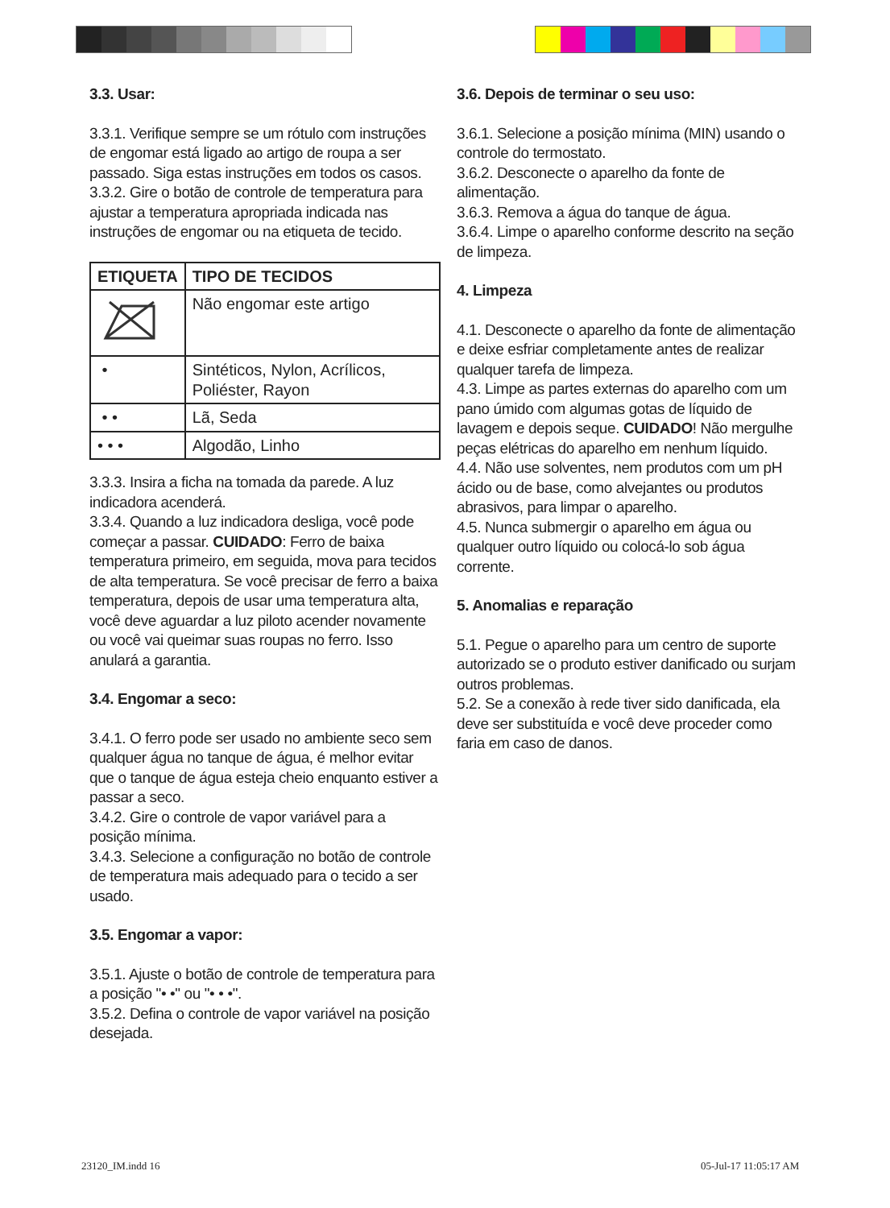3.3. Usar:
3.3.1. Verifique sempre se um rótulo com instruções de engomar está ligado ao artigo de roupa a ser passado. Siga estas instruções em todos os casos.
3.3.2. Gire o botão de controle de temperatura para ajustar a temperatura apropriada indicada nas instruções de engomar ou na etiqueta de tecido.
| ETIQUETA | TIPO DE TECIDOS |
| --- | --- |
| | Não engomar este artigo |
| • | Sintéticos, Nylon, Acrílicos, Poliéster, Rayon |
| • • | Lã, Seda |
| • • • | Algodão, Linho |
3.3.3. Insira a ficha na tomada da parede. A luz indicadora acenderá.
3.3.4. Quando a luz indicadora desliga, você pode começar a passar. CUIDADO: Ferro de baixa temperatura primeiro, em seguida, mova para tecidos de alta temperatura. Se você precisar de ferro a baixa temperatura, depois de usar uma temperatura alta, você deve aguardar a luz piloto acender novamente ou você vai queimar suas roupas no ferro. Isso anulará a garantia.
3.4. Engomar a seco:
3.4.1. O ferro pode ser usado no ambiente seco sem qualquer água no tanque de água, é melhor evitar que o tanque de água esteja cheio enquanto estiver a passar a seco.
3.4.2. Gire o controle de vapor variável para a posição mínima.
3.4.3. Selecione a configuração no botão de controle de temperatura mais adequado para o tecido a ser usado.
3.5. Engomar a vapor:
3.5.1. Ajuste o botão de controle de temperatura para a posição "• •" ou "• • •".
3.5.2. Defina o controle de vapor variável na posição desejada.
3.6. Depois de terminar o seu uso:
3.6.1. Selecione a posição mínima (MIN) usando o controle do termostato.
3.6.2. Desconecte o aparelho da fonte de alimentação.
3.6.3. Remova a água do tanque de água.
3.6.4. Limpe o aparelho conforme descrito na seção de limpeza.
4. Limpeza
4.1. Desconecte o aparelho da fonte de alimentação e deixe esfriar completamente antes de realizar qualquer tarefa de limpeza.
4.3. Limpe as partes externas do aparelho com um pano úmido com algumas gotas de líquido de lavagem e depois seque. CUIDADO! Não mergulhe peças elétricas do aparelho em nenhum líquido.
4.4. Não use solventes, nem produtos com um pH ácido ou de base, como alvejantes ou produtos abrasivos, para limpar o aparelho.
4.5. Nunca submergir o aparelho em água ou qualquer outro líquido ou colocá-lo sob água corrente.
5. Anomalias e reparação
5.1. Pegue o aparelho para um centro de suporte autorizado se o produto estiver danificado ou surjam outros problemas.
5.2. Se a conexão à rede tiver sido danificada, ela deve ser substituída e você deve proceder como faria em caso de danos.
23120_IM.indd 16 05-Jul-17 11:05:17 AM